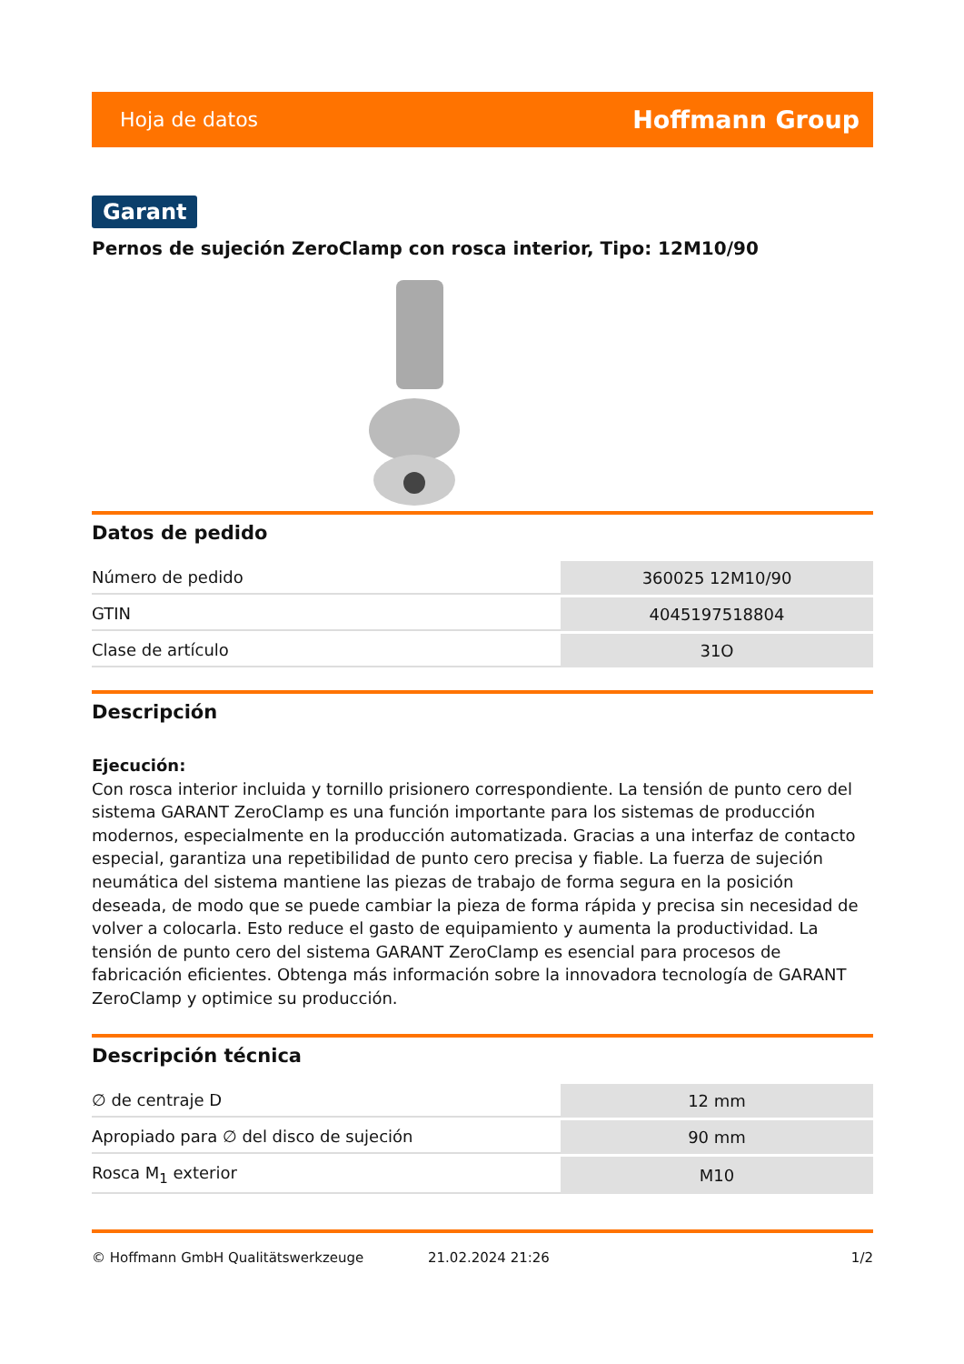Hoja de datos Hoffmann Group
Garant
Pernos de sujeción ZeroClamp con rosca interior, Tipo: 12M10/90
Datos de pedido
| Número de pedido | 360025 12M10/90 |
| GTIN | 4045197518804 |
| Clase de artículo | 31O |
Descripción
Ejecución:
Con rosca interior incluida y tornillo prisionero correspondiente. La tensión de punto cero del sistema GARANT ZeroClamp es una función importante para los sistemas de producción modernos, especialmente en la producción automatizada. Gracias a una interfaz de contacto especial, garantiza una repetibilidad de punto cero precisa y fiable. La fuerza de sujeción neumática del sistema mantiene las piezas de trabajo de forma segura en la posición deseada, de modo que se puede cambiar la pieza de forma rápida y precisa sin necesidad de volver a colocarla. Esto reduce el gasto de equipamiento y aumenta la productividad. La tensión de punto cero del sistema GARANT ZeroClamp es esencial para procesos de fabricación eficientes. Obtenga más información sobre la innovadora tecnología de GARANT ZeroClamp y optimice su producción.
Descripción técnica
| ∅ de centraje D | 12 mm |
| Apropiado para ∅ del disco de sujeción | 90 mm |
| Rosca M<sub>1</sub> exterior | M10 |
© Hoffmann GmbH Qualitätswerkzeuge 21.02.2024 21:26 1/2